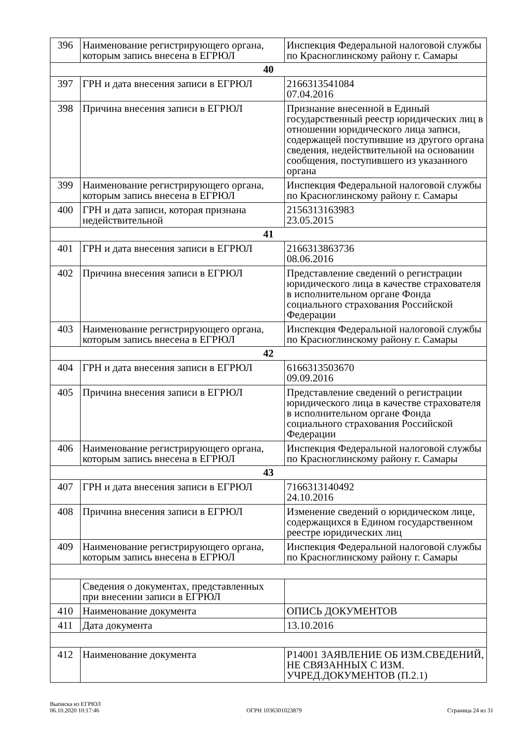| 396 | Наименование регистрирующего органа, которым запись внесена в ЕГРЮЛ | Инспекция Федеральной налоговой службы по Красноглинскому району г. Самары |
| 40 | | |
| 397 | ГРН и дата внесения записи в ЕГРЮЛ | 2166313541084 07.04.2016 |
| 398 | Причина внесения записи в ЕГРЮЛ | Признание внесенной в Единый государственный реестр юридических лиц в отношении юридического лица записи, содержащей поступившие из другого органа сведения, недействительной на основании сообщения, поступившего из указанного органа |
| 399 | Наименование регистрирующего органа, которым запись внесена в ЕГРЮЛ | Инспекция Федеральной налоговой службы по Красноглинскому району г. Самары |
| 400 | ГРН и дата записи, которая признана недействительной | 2156313163983 23.05.2015 |
| 41 | | |
| 401 | ГРН и дата внесения записи в ЕГРЮЛ | 2166313863736 08.06.2016 |
| 402 | Причина внесения записи в ЕГРЮЛ | Представление сведений о регистрации юридического лица в качестве страхователя в исполнительном органе Фонда социального страхования Российской Федерации |
| 403 | Наименование регистрирующего органа, которым запись внесена в ЕГРЮЛ | Инспекция Федеральной налоговой службы по Красноглинскому району г. Самары |
| 42 | | |
| 404 | ГРН и дата внесения записи в ЕГРЮЛ | 6166313503670 09.09.2016 |
| 405 | Причина внесения записи в ЕГРЮЛ | Представление сведений о регистрации юридического лица в качестве страхователя в исполнительном органе Фонда социального страхования Российской Федерации |
| 406 | Наименование регистрирующего органа, которым запись внесена в ЕГРЮЛ | Инспекция Федеральной налоговой службы по Красноглинскому району г. Самары |
| 43 | | |
| 407 | ГРН и дата внесения записи в ЕГРЮЛ | 7166313140492 24.10.2016 |
| 408 | Причина внесения записи в ЕГРЮЛ | Изменение сведений о юридическом лице, содержащихся в Едином государственном реестре юридических лиц |
| 409 | Наименование регистрирующего органа, которым запись внесена в ЕГРЮЛ | Инспекция Федеральной налоговой службы по Красноглинскому району г. Самары |
| | Сведения о документах, представленных при внесении записи в ЕГРЮЛ | |
| 410 | Наименование документа | ОПИСЬ ДОКУМЕНТОВ |
| 411 | Дата документа | 13.10.2016 |
| 412 | Наименование документа | Р14001 ЗАЯВЛЕНИЕ ОБ ИЗМ.СВЕДЕНИЙ, НЕ СВЯЗАННЫХ С ИЗМ. УЧРЕД.ДОКУМЕНТОВ (П.2.1) |
Выписка из ЕГРЮЛ
06.10.2020 10:17:46
ОГРН 1036301023879
Страница 24 из 31